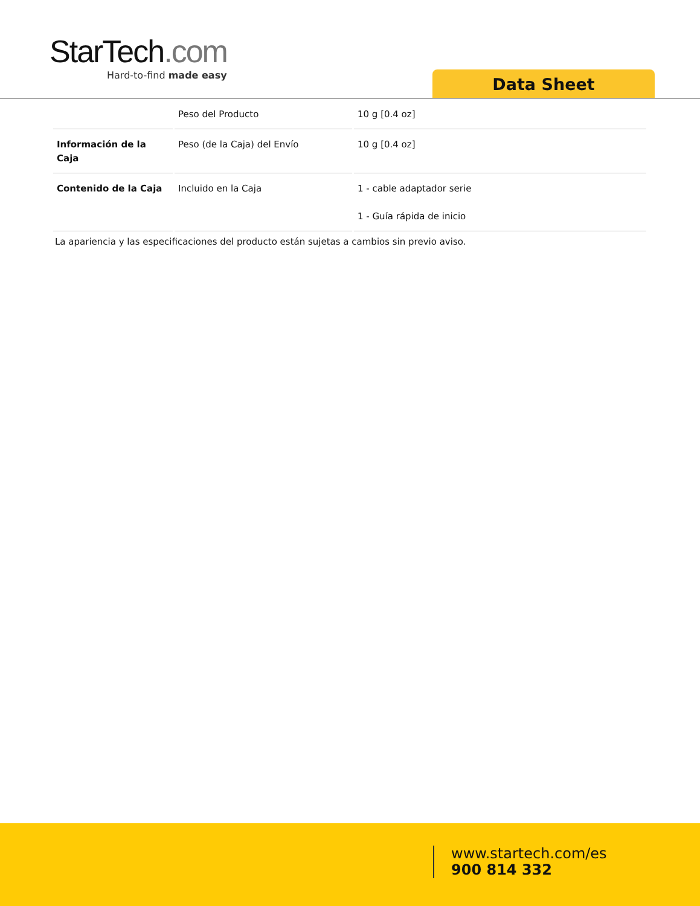StarTech.com
Hard-to-find made easy
Data Sheet
| | Peso del Producto | 10 g [0.4 oz] |
| Información de la Caja | Peso (de la Caja) del Envío | 10 g [0.4 oz] |
| Contenido de la Caja | Incluido en la Caja | 1 - cable adaptador serie 1 - Guía rápida de inicio |
La apariencia y las especificaciones del producto están sujetas a cambios sin previo aviso.
www.startech.com/es
900 814 332